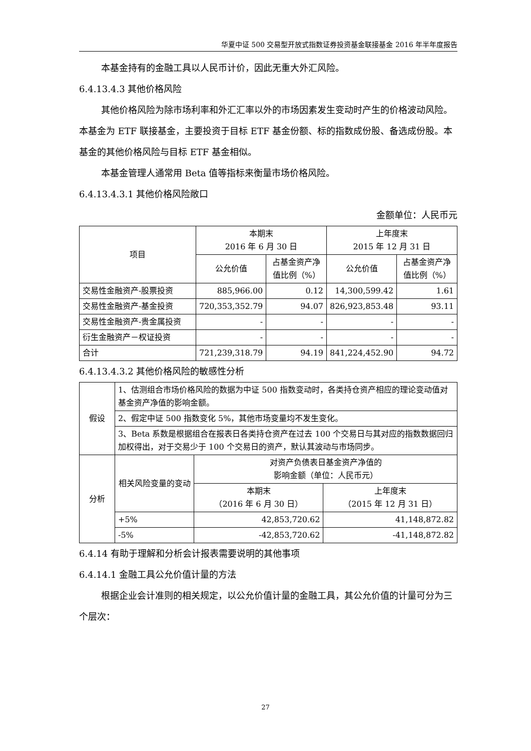华夏中证 500 交易型开放式指数证券投资基金联接基金 2016 年半年度报告
本基金持有的金融工具以人民币计价，因此无重大外汇风险。
6.4.13.4.3 其他价格风险
其他价格风险为除市场利率和外汇汇率以外的市场因素发生变动时产生的价格波动风险。本基金为 ETF 联接基金，主要投资于目标 ETF 基金份额、标的指数成份股、备选成份股。本基金的其他价格风险与目标 ETF 基金相似。
本基金管理人通常用 Beta 值等指标来衡量市场价格风险。
6.4.13.4.3.1 其他价格风险敞口
金额单位：人民币元
| 项目 | 本期末 2016 年 6 月 30 日 | | 上年度末 2015 年 12 月 31 日 | |
| --- | --- | --- | --- | --- |
| | 公允价值 | 占基金资产净值比例（%） | 公允价值 | 占基金资产净值比例（%） |
| 交易性金融资产-股票投资 | 885,966.00 | 0.12 | 14,300,599.42 | 1.61 |
| 交易性金融资产-基金投资 | 720,353,352.79 | 94.07 | 826,923,853.48 | 93.11 |
| 交易性金融资产-贵金属投资 | - | - | - | - |
| 衍生金融资产－权证投资 | - | - | - | - |
| 合计 | 721,239,318.79 | 94.19 | 841,224,452.90 | 94.72 |
6.4.13.4.3.2 其他价格风险的敏感性分析
| 假设 | 1、估测组合市场价格风险的数据为中证 500 指数变动时，各类持仓资产相应的理论变动值对基金资产净值的影响金额。 | | |
| | 2、假定中证 500 指数变化 5%，其他市场变量均不发生变化。 | | |
| | 3、Beta 系数是根据组合在报表日各类持仓资产在过去 100 个交易日与其对应的指数数据回归加权得出，对于交易少于 100 个交易日的资产，默认其波动与市场同步。 | | |
| 分析 | 相关风险变量的变动 | 对资产负债表日基金资产净值的 影响金额（单位：人民币元） | |
| | | 本期末 （2016 年 6 月 30 日） | 上年度末 （2015 年 12 月 31 日） |
| | +5% | 42,853,720.62 | 41,148,872.82 |
| | -5% | -42,853,720.62 | -41,148,872.82 |
6.4.14 有助于理解和分析会计报表需要说明的其他事项
6.4.14.1 金融工具公允价值计量的方法
根据企业会计准则的相关规定，以公允价值计量的金融工具，其公允价值的计量可分为三个层次：
27